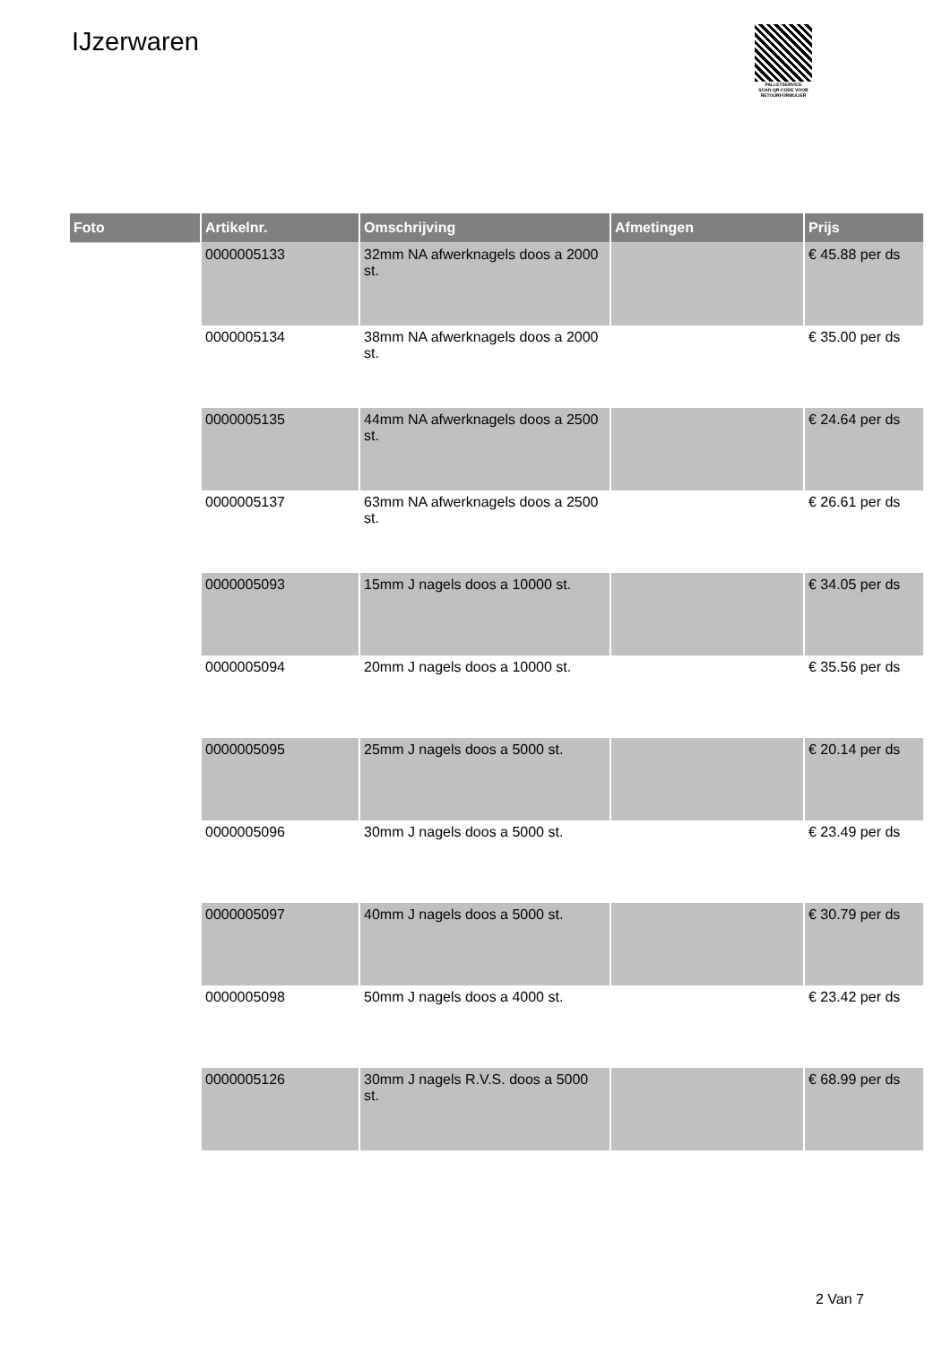IJzerwaren
PALLETSERVICE
SCAN QR-CODE VOOR RETOURFORMULIER
| Foto | Artikelnr. | Omschrijving | Afmetingen | Prijs |
| --- | --- | --- | --- | --- |
| | 0000005133 | 32mm NA afwerknagels doos a 2000 st. | | € 45.88 per ds |
| | 0000005134 | 38mm NA afwerknagels doos a 2000 st. | | € 35.00 per ds |
| | 0000005135 | 44mm NA afwerknagels doos a 2500 st. | | € 24.64 per ds |
| | 0000005137 | 63mm NA afwerknagels doos a 2500 st. | | € 26.61 per ds |
| | 0000005093 | 15mm J nagels doos a 10000 st. | | € 34.05 per ds |
| | 0000005094 | 20mm J nagels doos a 10000 st. | | € 35.56 per ds |
| | 0000005095 | 25mm J nagels doos a 5000 st. | | € 20.14 per ds |
| | 0000005096 | 30mm J nagels doos a 5000 st. | | € 23.49 per ds |
| | 0000005097 | 40mm J nagels doos a 5000 st. | | € 30.79 per ds |
| | 0000005098 | 50mm J nagels doos a 4000 st. | | € 23.42 per ds |
| | 0000005126 | 30mm J nagels R.V.S. doos a 5000 st. | | € 68.99 per ds |
2 Van 7